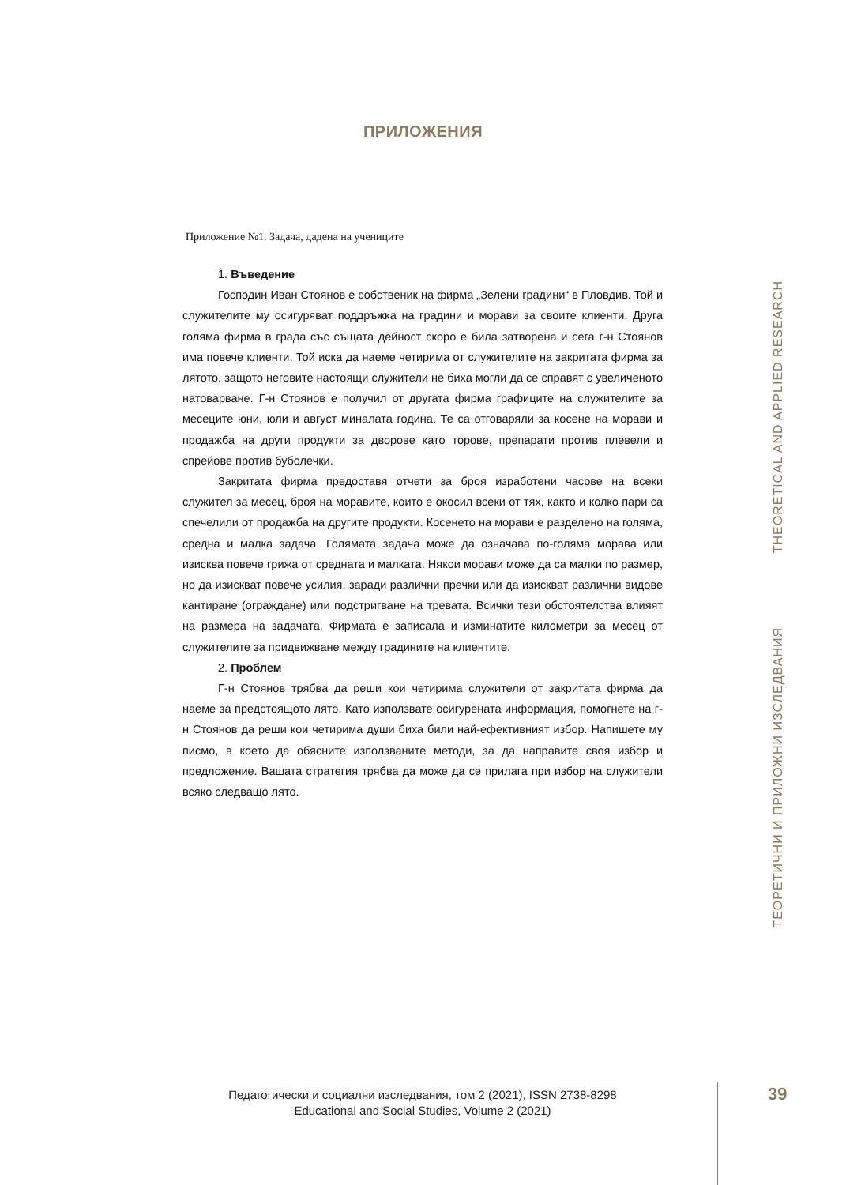ПРИЛОЖЕНИЯ
Приложение №1. Задача, дадена на учениците
1. Въведение
Господин Иван Стоянов е собственик на фирма „Зелени градини“ в Пловдив. Той и служителите му осигуряват поддръжка на градини и морави за своите клиенти. Друга голяма фирма в града със същата дейност скоро е била затворена и сега г-н Стоянов има повече клиенти. Той иска да наеме четирима от служителите на закритата фирма за лятото, защото неговите настоящи служители не биха могли да се справят с увеличеното натоварване. Г-н Стоянов е получил от другата фирма графиците на служителите за месеците юни, юли и август миналата година. Те са отговаряли за косене на морави и продажба на други продукти за дворове като торове, препарати против плевели и спрейове против буболечки.
Закритата фирма предоставя отчети за броя изработени часове на всеки служител за месец, броя на моравите, които е окосил всеки от тях, както и колко пари са спечелили от продажба на другите продукти. Косенето на морави е разделено на голяма, средна и малка задача. Голямата задача може да означава по-голяма морава или изисква повече грижа от средната и малката. Някои морави може да са малки по размер, но да изискват повече усилия, заради различни пречки или да изискват различни видове кантиране (ограждане) или подстригване на тревата. Всички тези обстоятелства влияят на размера на задачата. Фирмата е записала и изминатите километри за месец от служителите за придвижване между градините на клиентите.
2. Проблем
Г-н Стоянов трябва да реши кои четирима служители от закритата фирма да наеме за предстоящото лято. Като използвате осигурената информация, помогнете на г-н Стоянов да реши кои четирима души биха били най-ефективният избор. Напишете му писмо, в което да обясните използваните методи, за да направите своя избор и предложение. Вашата стратегия трябва да може да се прилага при избор на служители всяко следващо лято.
THEORETICAL AND APPLIED RESEARCH
ТЕОРЕТИЧНИ И ПРИЛОЖНИ ИЗСЛЕДВАНИЯ
Педагогически и социални изследвания, том 2 (2021), ISSN 2738-8298
Educational and Social Studies, Volume 2 (2021)
39